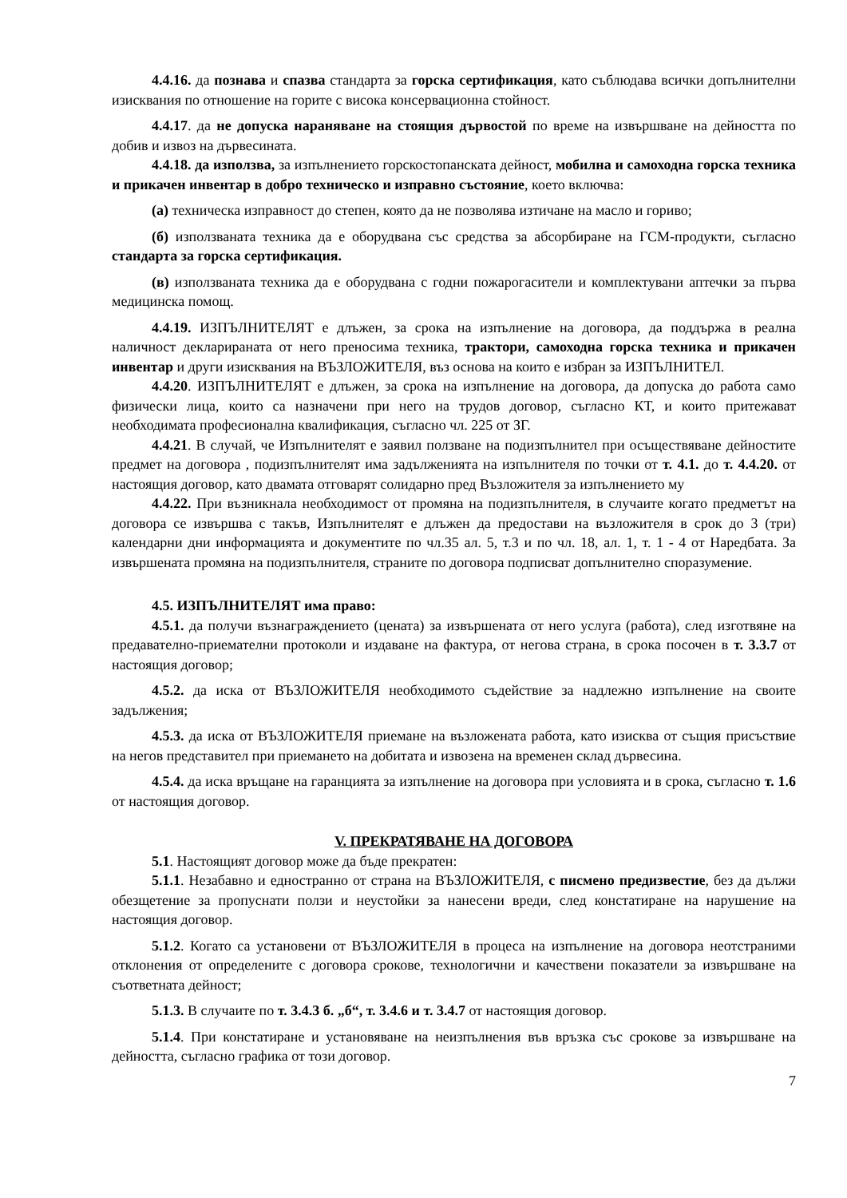4.4.16. да познава и спазва стандарта за горска сертификация, като съблюдава всички допълнителни изисквания по отношение на горите с висока консервационна стойност.
4.4.17. да не допуска нараняване на стоящия дървостой по време на извършване на дейността по добив и извоз на дървесината.
4.4.18. да използва, за изпълнението горскостопанската дейност, мобилна и самоходна горска техника и прикачен инвентар в добро техническо и изправно състояние, което включва:
(а) техническа изправност до степен, която да не позволява изтичане на масло и гориво;
(б) използваната техника да е оборудвана със средства за абсорбиране на ГСМ-продукти, съгласно стандарта за горска сертификация.
(в) използваната техника да е оборудвана с годни пожарогасители и комплектувани аптечки за първа медицинска помощ.
4.4.19. ИЗПЪЛНИТЕЛЯТ е длъжен, за срока на изпълнение на договора, да поддържа в реална наличност декларираната от него преносима техника, трактори, самоходна горска техника и прикачен инвентар и други изисквания на ВЪЗЛОЖИТЕЛЯ, въз основа на които е избран за ИЗПЪЛНИТЕЛ.
4.4.20. ИЗПЪЛНИТЕЛЯТ е длъжен, за срока на изпълнение на договора, да допуска до работа само физически лица, които са назначени при него на трудов договор, съгласно КТ, и които притежават необходимата професионална квалификация, съгласно чл. 225 от ЗГ.
4.4.21. В случай, че Изпълнителят е заявил ползване на подизпълнител при осъществяване дейностите предмет на договора , подизпълнителят има задълженията на изпълнителя по точки от т. 4.1. до т. 4.4.20. от настоящия договор, като двамата отговарят солидарно пред Възложителя за изпълнението му
4.4.22. При възникнала необходимост от промяна на подизпълнителя, в случаите когато предметът на договора се извършва с такъв, Изпълнителят е длъжен да предостави на възложителя в срок до 3 (три) календарни дни информацията и документите по чл.35 ал. 5, т.3 и по чл. 18, ал. 1, т. 1 - 4 от Наредбата. За извършената промяна на подизпълнителя, страните по договора подписват допълнително споразумение.
4.5. ИЗПЪЛНИТЕЛЯТ има право:
4.5.1. да получи възнаграждението (цената) за извършената от него услуга (работа), след изготвяне на предавателно-приемателни протоколи и издаване на фактура, от негова страна, в срока посочен в т. 3.3.7 от настоящия договор;
4.5.2. да иска от ВЪЗЛОЖИТЕЛЯ необходимото съдействие за надлежно изпълнение на своите задължения;
4.5.3. да иска от ВЪЗЛОЖИТЕЛЯ приемане на възложената работа, като изисква от същия присъствие на негов представител при приемането на добитата и извозена на временен склад дървесина.
4.5.4. да иска връщане на гаранцията за изпълнение на договора при условията и в срока, съгласно т. 1.6 от настоящия договор.
V. ПРЕКРАТЯВАНЕ НА ДОГОВОРА
5.1. Настоящият договор може да бъде прекратен:
5.1.1. Незабавно и едностранно от страна на ВЪЗЛОЖИТЕЛЯ, с писмено предизвестие, без да дължи обезщетение за пропуснати ползи и неустойки за нанесени вреди, след констатиране на нарушение на настоящия договор.
5.1.2. Когато са установени от ВЪЗЛОЖИТЕЛЯ в процеса на изпълнение на договора неотстраними отклонения от определените с договора срокове, технологични и качествени показатели за извършване на съответната дейност;
5.1.3. В случаите по т. 3.4.3 б. „б“, т. 3.4.6 и т. 3.4.7 от настоящия договор.
5.1.4. При констатиране и установяване на неизпълнения във връзка със срокове за извършване на дейността, съгласно графика от този договор.
7